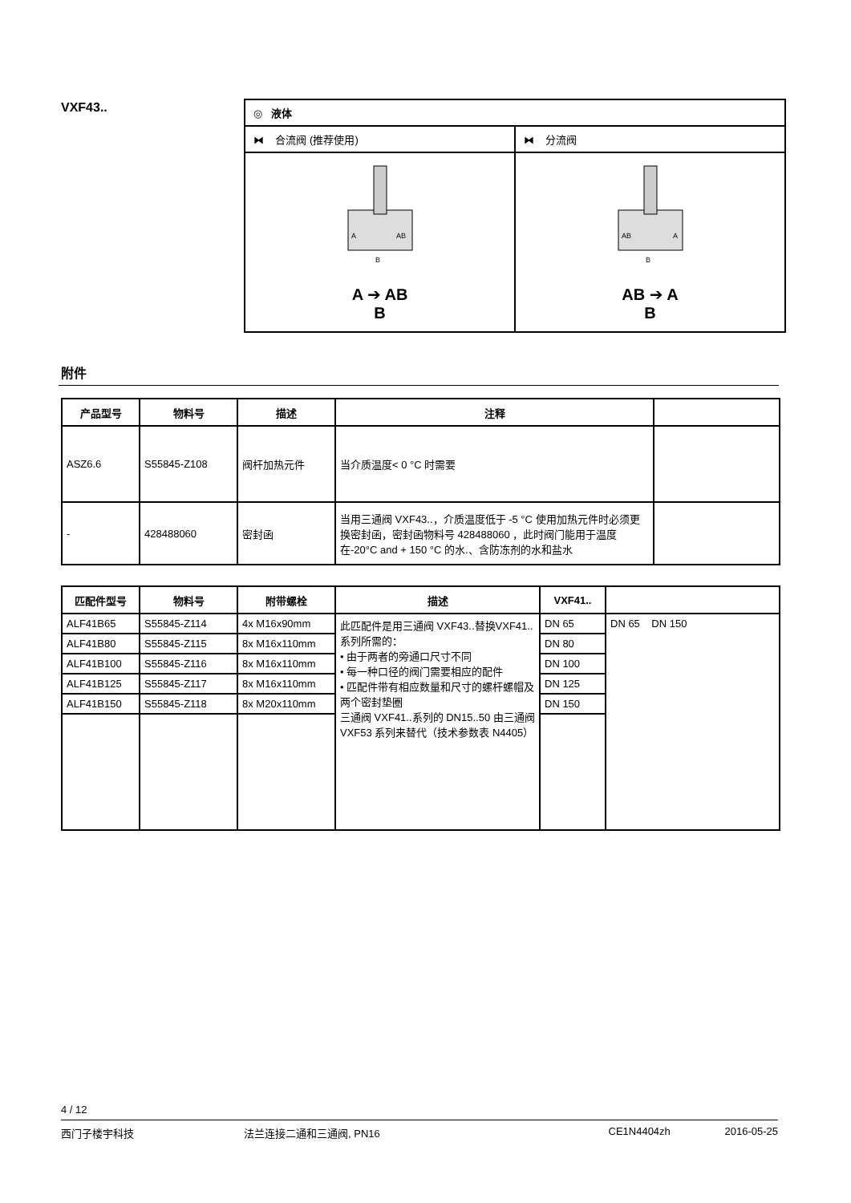VXF43..
| ◎ 液体 | |
| ⧓ 合流阀 (推荐使用) | ⧓ 分流阀 |
| A AB B A ➔ AB B | AB A B AB ➔ A B |
附件
| 产品型号 | 物料号 | 描述 | 注释 | |
| --- | --- | --- | --- | --- |
| ASZ6.6 | S55845-Z108 | 阀杆加热元件 | 当介质温度< 0 °C 时需要 | |
| - | 428488060 | 密封函 | 当用三通阀 VXF43..，介质温度低于 -5 °C 使用加热元件时必须更换密封函，密封函物料号 428488060 ，此时阀门能用于温度在-20°C and + 150 °C 的水.、含防冻剂的水和盐水 | |
| 匹配件型号 | 物料号 | 附带螺栓 | 描述 | VXF41.. | |
| --- | --- | --- | --- | --- | --- |
| ALF41B65 | S55845-Z114 | 4x M16x90mm | 此匹配件是用三通阀 VXF43..替换VXF41..系列所需的： • 由于两者的旁通口尺寸不同 • 每一种口径的阀门需要相应的配件 • 匹配件带有相应数量和尺寸的螺杆螺帽及两个密封垫圈 三通阀 VXF41..系列的 DN15..50 由三通阀 VXF53 系列来替代（技术参数表 N4405） | DN 65 | DN 65 DN 150 |
| ALF41B80 | S55845-Z115 | 8x M16x110mm | | DN 80 | |
| ALF41B100 | S55845-Z116 | 8x M16x110mm | | DN 100 | |
| ALF41B125 | S55845-Z117 | 8x M16x110mm | | DN 125 | |
| ALF41B150 | S55845-Z118 | 8x M20x110mm | | DN 150 | |
4 / 12
西门子楼宇科技 法兰连接二通和三通阀, PN16 CE1N4404zh 2016-05-25